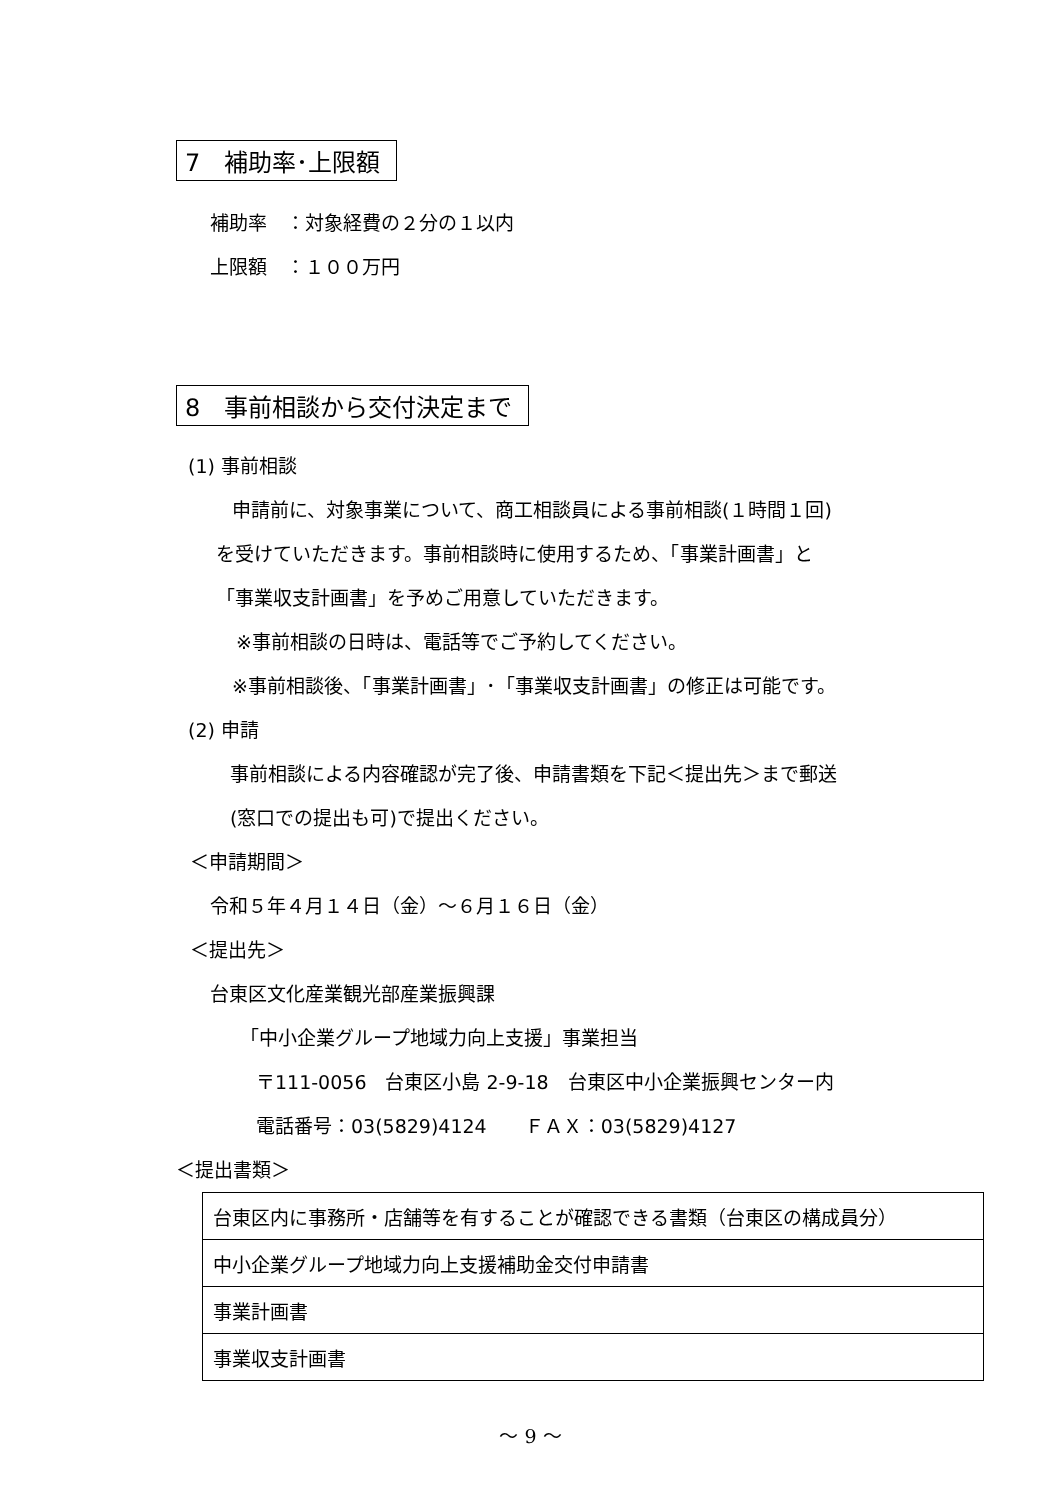7　補助率･上限額
補助率　：対象経費の２分の１以内
上限額　：１００万円
8　事前相談から交付決定まで
(1) 事前相談
申請前に、対象事業について、商工相談員による事前相談(１時間１回)
を受けていただきます。事前相談時に使用するため、「事業計画書」と
「事業収支計画書」を予めご用意していただきます。
※事前相談の日時は、電話等でご予約してください。
※事前相談後、「事業計画書」･「事業収支計画書」の修正は可能です。
(2) 申請
事前相談による内容確認が完了後、申請書類を下記＜提出先＞まで郵送
(窓口での提出も可)で提出ください。
＜申請期間＞
令和５年４月１４日（金）～６月１６日（金）
＜提出先＞
台東区文化産業観光部産業振興課
「中小企業グループ地域力向上支援」事業担当
〒111-0056　台東区小島 2-9-18　台東区中小企業振興センター内
電話番号：03(5829)4124　　ＦＡＸ：03(5829)4127
＜提出書類＞
| 台東区内に事務所・店舗等を有することが確認できる書類（台東区の構成員分） |
| 中小企業グループ地域力向上支援補助金交付申請書 |
| 事業計画書 |
| 事業収支計画書 |
～ 9 ～